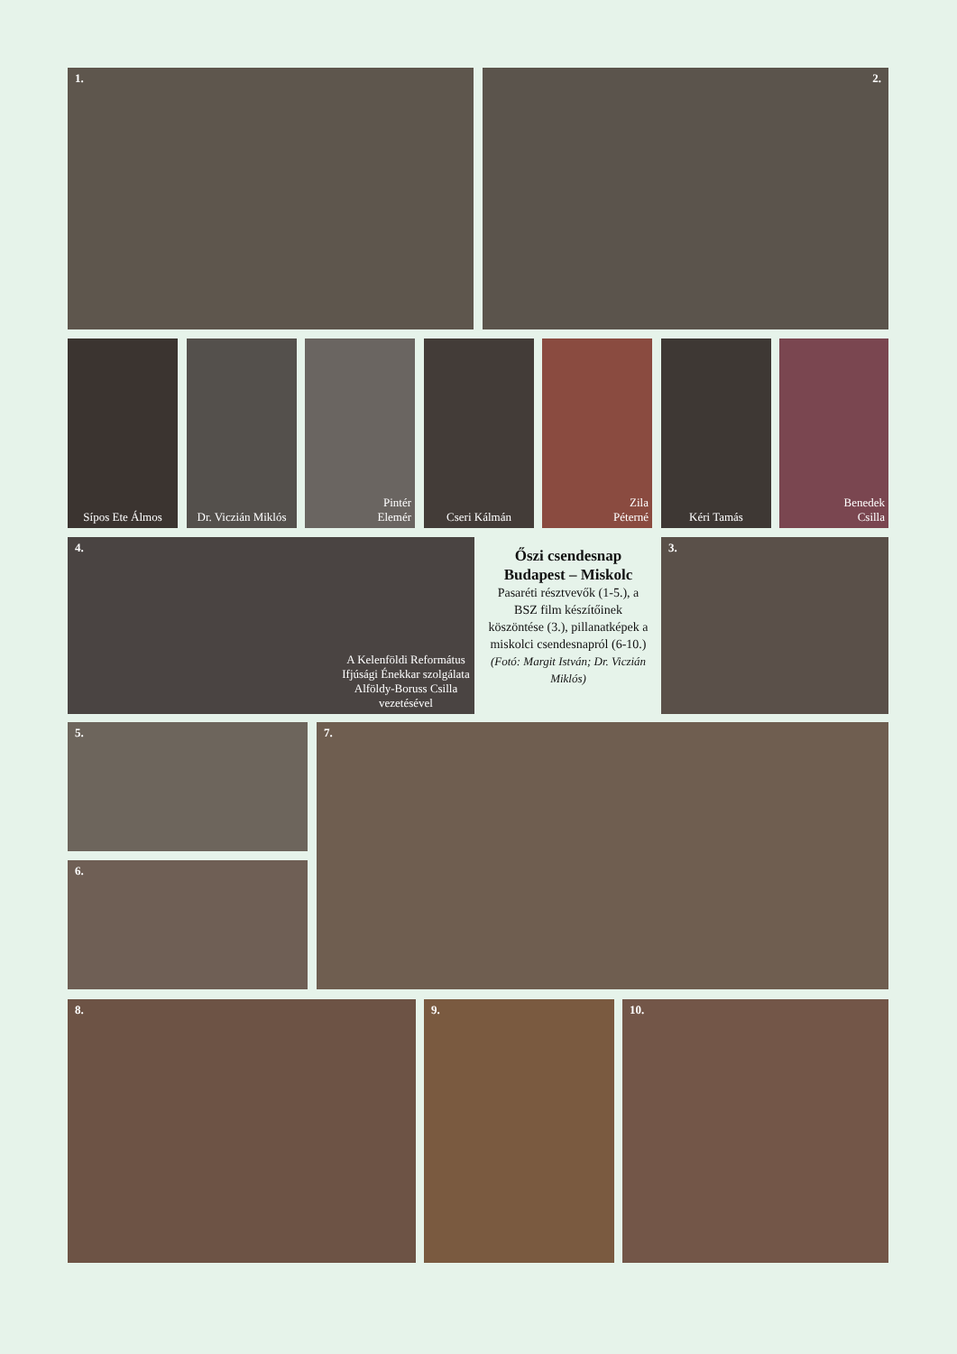1. 2.
Sípos Ete Álmos
Dr. Viczián Miklós
Pintér
Elemér
Cseri Kálmán
Zila
Péterné
Kéri Tamás
Benedek
Csilla
4.
A Kelenföldi Református Ifjúsági Énekkar szolgálata Alföldy-Boruss Csilla vezetésével
Őszi csendesnap Budapest – Miskolc
Pasaréti résztvevők (1-5.), a BSZ film készítőinek köszöntése (3.), pillanatképek a miskolci csendesnapról (6-10.)
(Fotó: Margit István; Dr. Viczián Miklós)
3.
5.
6.
7.
8. 9. 10.